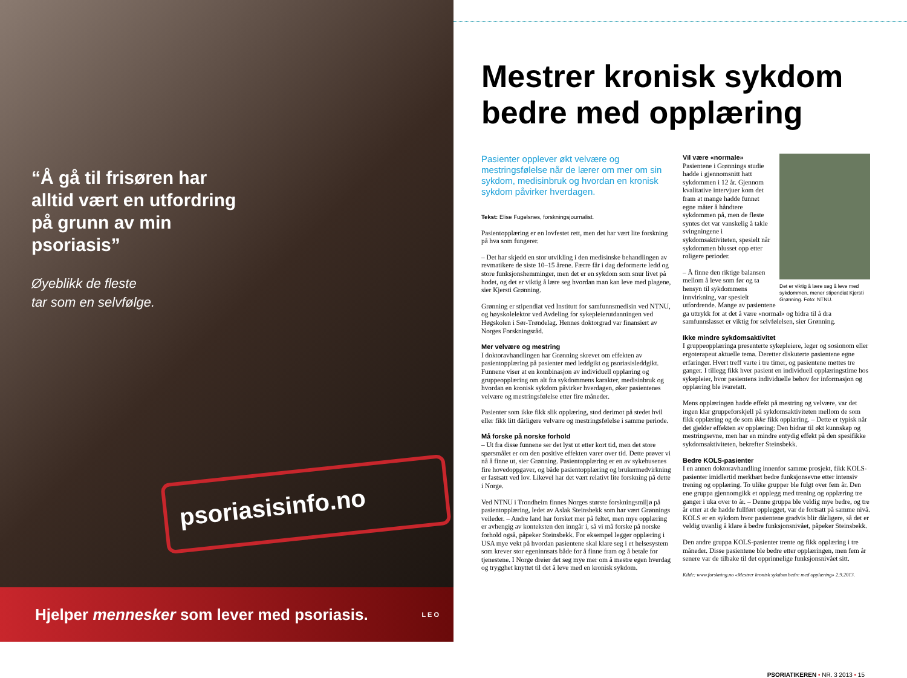“Å gå til frisøren har alltid vært en utfordring på grunn av min psoriasis”
Øyeblikk de fleste
tar som en selvfølge.
psoriasisinfo.no
Hjelper mennesker som lever med psoriasis. L E O
Mestrer kronisk sykdom bedre med opplæring
Pasienter opplever økt velvære og mestringsfølelse når de lærer om mer om sin sykdom, medisinbruk og hvordan en kronisk sykdom påvirker hverdagen.
Tekst: Elise Fugelsnes, forskningsjournalist.
Pasientopplæring er en lovfestet rett, men det har vært lite forskning på hva som fungerer.
– Det har skjedd en stor utvikling i den medisinske behandlingen av revmatikere de siste 10–15 årene. Færre får i dag deformerte ledd og store funksjonshemminger, men det er en sykdom som snur livet på hodet, og det er viktig å lære seg hvordan man kan leve med plagene, sier Kjersti Grønning.
Grønning er stipendiat ved Institutt for samfunnsmedisin ved NTNU, og høyskolelektor ved Avdeling for sykepleierutdanningen ved Høgskolen i Sør-Trøndelag. Hennes doktorgrad var finansiert av Norges Forskningsråd.
Mer velvære og mestring
I doktoravhandlingen har Grønning skrevet om effekten av pasientopplæring på pasienter med leddgikt og psoriasisleddgikt. Funnene viser at en kombinasjon av individuell opplæring og gruppeopplæring om alt fra sykdommens karakter, medisinbruk og hvordan en kronisk sykdom påvirker hverdagen, øker pasientenes velvære og mestringsfølelse etter fire måneder.
Pasienter som ikke fikk slik opplæring, stod derimot på stedet hvil eller fikk litt dårligere velvære og mestringsfølelse i samme periode.
Må forske på norske forhold
– Ut fra disse funnene ser det lyst ut etter kort tid, men det store spørsmålet er om den positive effekten varer over tid. Dette prøver vi nå å finne ut, sier Grønning. Pasientopplæring er en av sykehusenes fire hovedoppgaver, og både pasientopplæring og brukermedvirkning er fastsatt ved lov. Likevel har det vært relativt lite forskning på dette i Norge.
Ved NTNU i Trondheim finnes Norges største forskningsmiljø på pasientopplæring, ledet av Aslak Steinsbekk som har vært Grønnings veileder. – Andre land har forsket mer på feltet, men mye opplæring er avhengig av konteksten den inngår i, så vi må forske på norske forhold også, påpeker Steinsbekk. For eksempel legger opplæring i USA mye vekt på hvordan pasientene skal klare seg i et helsesystem som krever stor egeninnsats både for å finne fram og å betale for tjenestene. I Norge dreier det seg mye mer om å mestre egen hverdag og trygghet knyttet til det å leve med en kronisk sykdom.
Det er viktig å lære seg å leve med sykdommen, mener stipendiat Kjersti Grønning. Foto: NTNU.
Vil være «normale»
Pasientene i Grønnings studie hadde i gjennomsnitt hatt sykdommen i 12 år. Gjennom kvalitative intervjuer kom det fram at mange hadde funnet egne måter å håndtere sykdommen på, men de fleste syntes det var vanskelig å takle svingningene i sykdomsaktiviteten, spesielt når sykdommen blusset opp etter roligere perioder.
– Å finne den riktige balansen mellom å leve som før og ta hensyn til sykdommens innvirkning, var spesielt utfordrende. Mange av pasientene ga uttrykk for at det å være «normal» og bidra til å dra samfunnslasset er viktig for selvfølelsen, sier Grønning.
Ikke mindre sykdomsaktivitet
I gruppeopplæringa presenterte sykepleiere, leger og sosionom eller ergoterapeut aktuelle tema. Deretter diskuterte pasientene egne erfaringer. Hvert treff varte i tre timer, og pasientene møttes tre ganger. I tillegg fikk hver pasient en individuell opplæringstime hos sykepleier, hvor pasientens individuelle behov for informasjon og opplæring ble ivaretatt.
Mens opplæringen hadde effekt på mestring og velvære, var det ingen klar gruppeforskjell på sykdomsaktiviteten mellom de som fikk opplæring og de som ikke fikk opplæring. – Dette er typisk når det gjelder effekten av opplæring: Den bidrar til økt kunnskap og mestringsevne, men har en mindre entydig effekt på den spesifikke sykdomsaktiviteten, bekrefter Steinsbekk.
Bedre KOLS-pasienter
I en annen doktoravhandling innenfor samme prosjekt, fikk KOLS-pasienter imidlertid merkbart bedre funksjonsevne etter intensiv trening og opplæring. To ulike grupper ble fulgt over fem år. Den ene gruppa gjennomgikk et opplegg med trening og opplæring tre ganger i uka over to år. – Denne gruppa ble veldig mye bedre, og tre år etter at de hadde fullført opplegget, var de fortsatt på samme nivå. KOLS er en sykdom hvor pasientene gradvis blir dårligere, så det er veldig uvanlig å klare å bedre funksjonsnivået, påpeker Steinsbekk.
Den andre gruppa KOLS-pasienter trente og fikk opplæring i tre måneder. Disse pasientene ble bedre etter opplæringen, men fem år senere var de tilbake til det opprinnelige funksjonsnivået sitt.
Kilde: www.forskning.no «Mestrer kronisk sykdom bedre med opplæring» 2.9.2013.
PSORIATIKEREN • NR. 3 2013 • 15